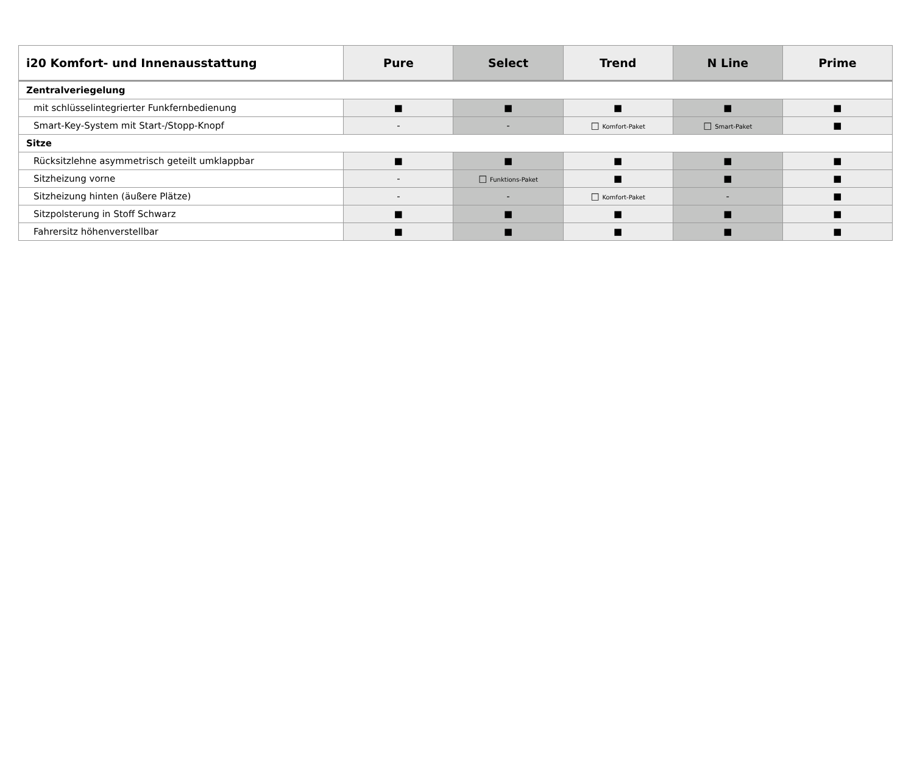| i20 Komfort- und Innenausstattung | Pure | Select | Trend | N Line | Prime |
| --- | --- | --- | --- | --- | --- |
| Zentralveriegelung | | | | | |
| mit schlüsselintegrierter Funkfernbedienung | ■ | ■ | ■ | ■ | ■ |
| Smart-Key-System mit Start-/Stopp-Knopf | - | - | □ Komfort-Paket | □ Smart-Paket | ■ |
| Sitze | | | | | |
| Rücksitzlehne asymmetrisch geteilt umklappbar | ■ | ■ | ■ | ■ | ■ |
| Sitzheizung vorne | - | □ Funktions-Paket | ■ | ■ | ■ |
| Sitzheizung hinten (äußere Plätze) | - | - | □ Komfort-Paket | - | ■ |
| Sitzpolsterung in Stoff Schwarz | ■ | ■ | ■ | ■ | ■ |
| Fahrersitz höhenverstellbar | ■ | ■ | ■ | ■ | ■ |